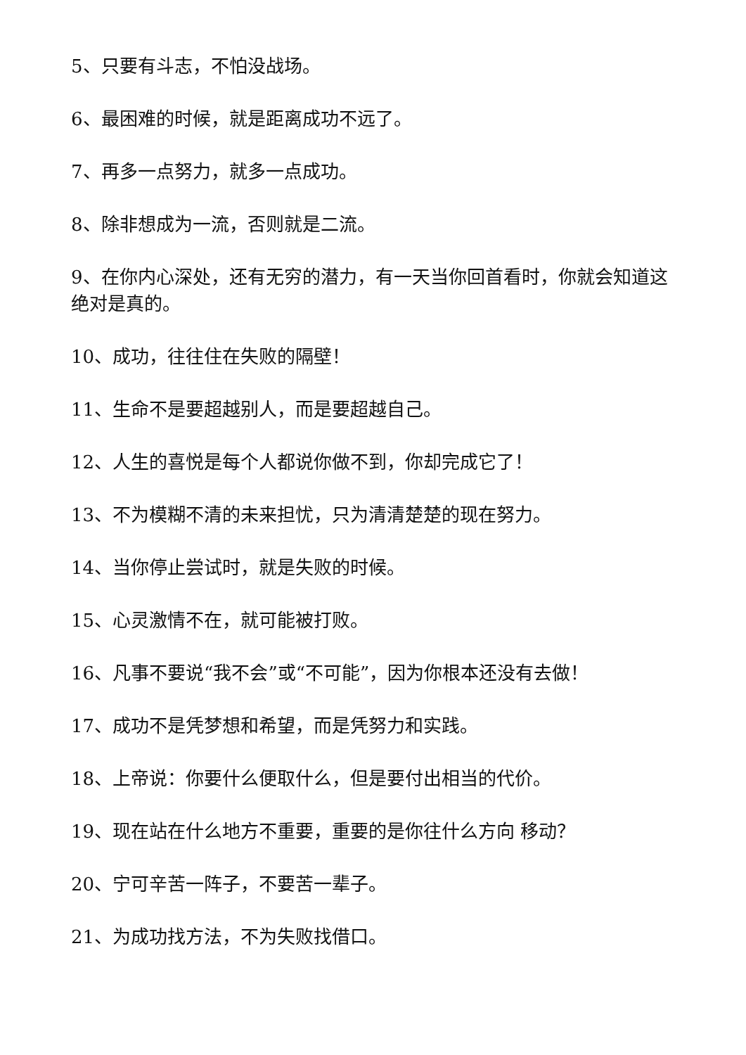5、只要有斗志，不怕没战场。
6、最困难的时候，就是距离成功不远了。
7、再多一点努力，就多一点成功。
8、除非想成为一流，否则就是二流。
9、在你内心深处，还有无穷的潜力，有一天当你回首看时，你就会知道这绝对是真的。
10、成功，往往住在失败的隔壁！
11、生命不是要超越别人，而是要超越自己。
12、人生的喜悦是每个人都说你做不到，你却完成它了！
13、不为模糊不清的未来担忧，只为清清楚楚的现在努力。
14、当你停止尝试时，就是失败的时候。
15、心灵激情不在，就可能被打败。
16、凡事不要说“我不会”或“不可能”，因为你根本还没有去做！
17、成功不是凭梦想和希望，而是凭努力和实践。
18、上帝说：你要什么便取什么，但是要付出相当的代价。
19、现在站在什么地方不重要，重要的是你往什么方向 移动？
20、宁可辛苦一阵子，不要苦一辈子。
21、为成功找方法，不为失败找借口。